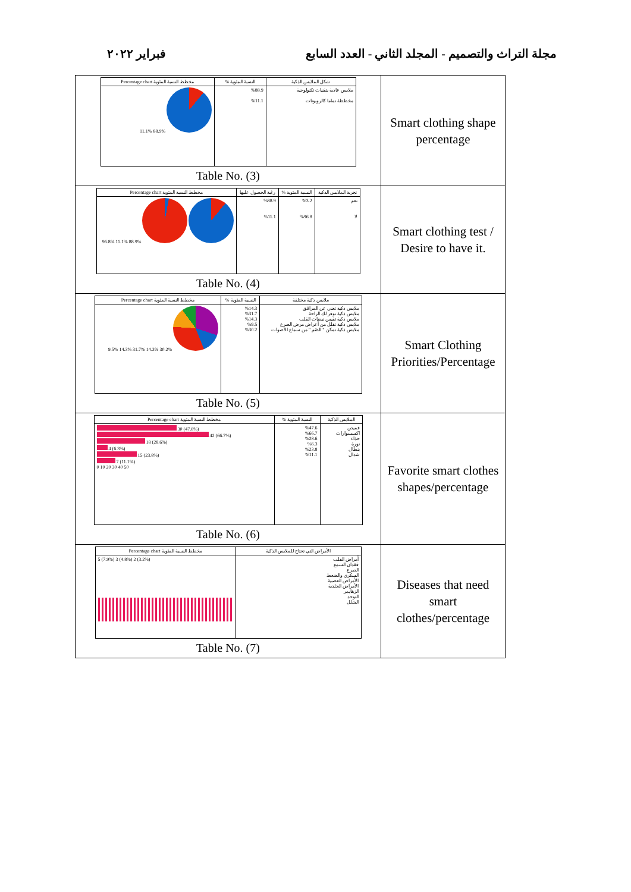فبراير ٢٠٢٢ مجلة التراث والتصميم - المجلد الثاني - العدد السابع
| / شكل الملابس الذكية / النسبة المئوية % / مخطط النسبة المئوية Percentage chart / / --- / --- / --- / / ملابس عادية بتقنيات تكنولوجية مخططة تماما كالروبوتات / %88.9 %11.1 / 88.9% 11.1% / Table No. (3) | Smart clothing shape percentage |
| / تجربة الملابس الذكية / النسبة المئوية % / رغبة الحصول عليها / مخطط النسبة المئوية Percentage chart / / --- / --- / --- / --- / / نعم لا / %3.2 %96.8 / %88.9 %11.1 / 88.9% 11.1% 96.8% / Table No. (4) | Smart clothing test / Desire to have it. |
| / ملابس ذكية مختلفة / النسبة المئوية % / مخطط النسبة المئوية Percentage chart / / --- / --- / --- / / ملابس ذكية تغني عن المرافق ملابس ذكية توفر لك الراحة ملابس ذكية تقيس نبضات القلب ملابس ذكية تقلل من أعراض مرض الصرع ملابس ذكية تمكن " الصُم " من سماع الأصوات / %14.3 %31.7 %14.3 %9.5 %30.2 / 30.2% 14.3% 31.7% 14.3% 9.5% / Table No. (5) | Smart Clothing Priorities/Percentage |
| / الملابس الذكية / النسبة المئوية % / مخطط النسبة المئوية Percentage chart / / --- / --- / --- / / قميص اكسسوارات حذاء نورة بنطال شدال / %47.6 %66.7 %28.6 %6.3 %23.8 %11.1 / 30 (47.6%) 42 (66.7%) 18 (28.6%) 4 (6.3%) 15 (23.8%) 7 (11.1%) 0 10 20 30 40 50 / Table No. (6) | Favorite smart clothes shapes/percentage |
| / الأمراض التي تحتاج للملابس الذكية / مخطط النسبة المئوية Percentage chart / / --- / --- / / أمراض القلب فقدان السمع الصرع السكري والضغط الأمراض العصبية الأمراض الجلدية الزهايمر التوحد الشلل / 5 (7.9%) 3 (4.8%) 2 (3.2%) / Table No. (7) | Diseases that need smart clothes/percentage |